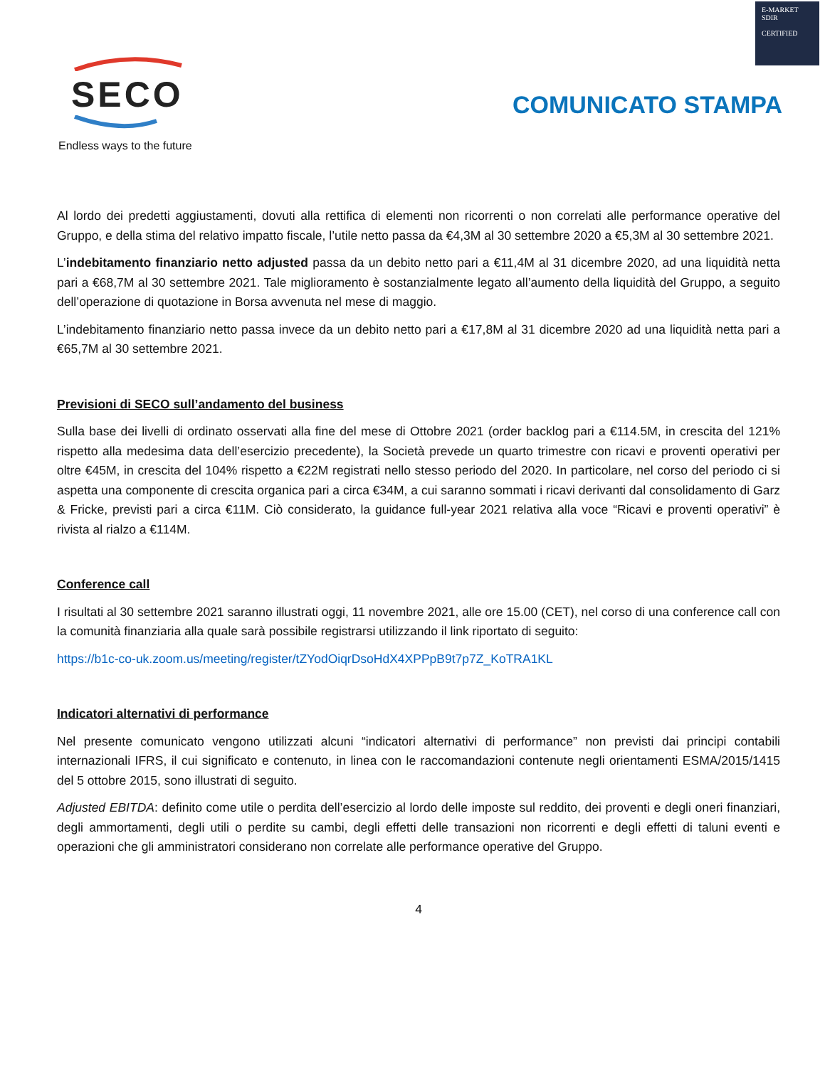E-MARKET
SDIR
CERTIFIED
SECO
Endless ways to the future
COMUNICATO STAMPA
Al lordo dei predetti aggiustamenti, dovuti alla rettifica di elementi non ricorrenti o non correlati alle performance operative del Gruppo, e della stima del relativo impatto fiscale, l’utile netto passa da €4,3M al 30 settembre 2020 a €5,3M al 30 settembre 2021.
L’indebitamento finanziario netto adjusted passa da un debito netto pari a €11,4M al 31 dicembre 2020, ad una liquidità netta pari a €68,7M al 30 settembre 2021. Tale miglioramento è sostanzialmente legato all’aumento della liquidità del Gruppo, a seguito dell’operazione di quotazione in Borsa avvenuta nel mese di maggio.
L’indebitamento finanziario netto passa invece da un debito netto pari a €17,8M al 31 dicembre 2020 ad una liquidità netta pari a €65,7M al 30 settembre 2021.
Previsioni di SECO sull’andamento del business
Sulla base dei livelli di ordinato osservati alla fine del mese di Ottobre 2021 (order backlog pari a €114.5M, in crescita del 121% rispetto alla medesima data dell’esercizio precedente), la Società prevede un quarto trimestre con ricavi e proventi operativi per oltre €45M, in crescita del 104% rispetto a €22M registrati nello stesso periodo del 2020. In particolare, nel corso del periodo ci si aspetta una componente di crescita organica pari a circa €34M, a cui saranno sommati i ricavi derivanti dal consolidamento di Garz & Fricke, previsti pari a circa €11M. Ciò considerato, la guidance full-year 2021 relativa alla voce “Ricavi e proventi operativi” è rivista al rialzo a €114M.
Conference call
I risultati al 30 settembre 2021 saranno illustrati oggi, 11 novembre 2021, alle ore 15.00 (CET), nel corso di una conference call con la comunità finanziaria alla quale sarà possibile registrarsi utilizzando il link riportato di seguito:
https://b1c-co-uk.zoom.us/meeting/register/tZYodOiqrDsoHdX4XPPpB9t7p7Z_KoTRA1KL
Indicatori alternativi di performance
Nel presente comunicato vengono utilizzati alcuni “indicatori alternativi di performance” non previsti dai principi contabili internazionali IFRS, il cui significato e contenuto, in linea con le raccomandazioni contenute negli orientamenti ESMA/2015/1415 del 5 ottobre 2015, sono illustrati di seguito.
Adjusted EBITDA: definito come utile o perdita dell’esercizio al lordo delle imposte sul reddito, dei proventi e degli oneri finanziari, degli ammortamenti, degli utili o perdite su cambi, degli effetti delle transazioni non ricorrenti e degli effetti di taluni eventi e operazioni che gli amministratori considerano non correlate alle performance operative del Gruppo.
4